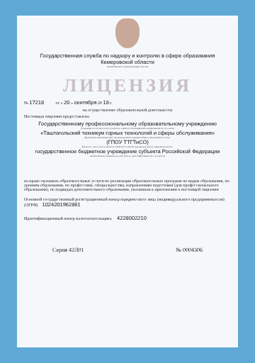Государственная служба по надзору и контролю в сфере образования
Кемеровской области
наименование лицензирующего органа
ЛИЦЕНЗИЯ
№ 17218 от « 20 » сентября 20 18 г.
на осуществление образовательной деятельности
Настоящая лицензия предоставлена
Государственному профессиональному образовательному учреждению
(указывается полное и (в случае если имеется) сокращенное наименование (в том числе
«Таштагольский техникум горных технологий и сферы обслуживания»
фирменное наименование), организационно-правовая форма юридического лица,
(ГПОУ ТТГТиСО)
фамилия, имя и (в случае если имеется) отчество индивидуального предпринимателя,
государственное бюджетное учреждение субъекта Российской Федерации
наименование и реквизиты документа, удостоверяющего его личность)
на право оказывать образовательные услуги по реализации образовательных программ по видам образования, по уровням образования, по профессиям, специальностям, направлениям подготовки (для профессионального образования), по подвидам дополнительного образования, указанным в приложении к настоящей лицензии
Основной государственный регистрационный номер юридического лица (индивидуального предпринимателя) (ОГРН) 1024201962861
Идентификационный номер налогоплательщика 4228002210
Серия 42Л01 № 0004306